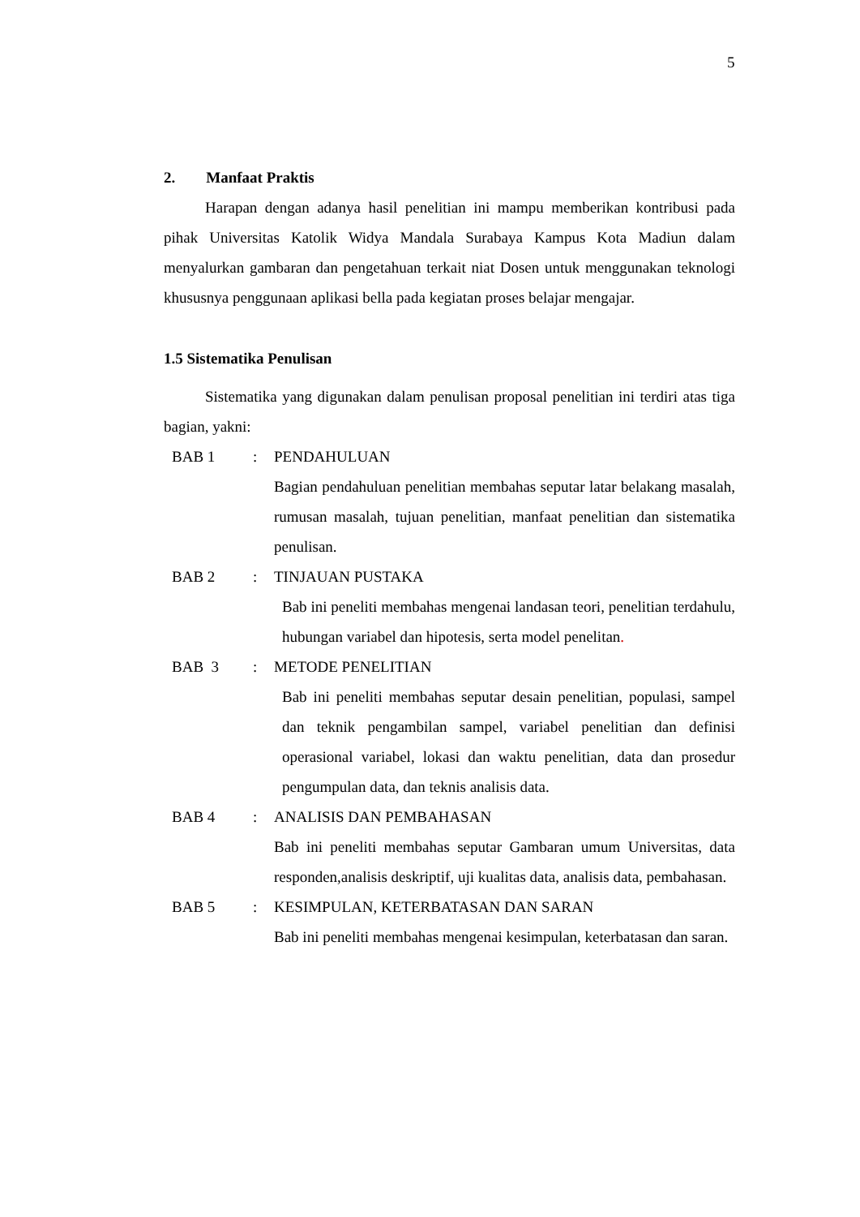5
2. Manfaat Praktis
Harapan dengan adanya hasil penelitian ini mampu memberikan kontribusi pada pihak Universitas Katolik Widya Mandala Surabaya Kampus Kota Madiun dalam menyalurkan gambaran dan pengetahuan terkait niat Dosen untuk menggunakan teknologi khususnya penggunaan aplikasi bella pada kegiatan proses belajar mengajar.
1.5 Sistematika Penulisan
Sistematika yang digunakan dalam penulisan proposal penelitian ini terdiri atas tiga bagian, yakni:
BAB 1 : PENDAHULUAN
Bagian pendahuluan penelitian membahas seputar latar belakang masalah, rumusan masalah, tujuan penelitian, manfaat penelitian dan sistematika penulisan.
BAB 2 : TINJAUAN PUSTAKA
Bab ini peneliti membahas mengenai landasan teori, penelitian terdahulu, hubungan variabel dan hipotesis, serta model penelitan.
BAB 3 : METODE PENELITIAN
Bab ini peneliti membahas seputar desain penelitian, populasi, sampel dan teknik pengambilan sampel, variabel penelitian dan definisi operasional variabel, lokasi dan waktu penelitian, data dan prosedur pengumpulan data, dan teknis analisis data.
BAB 4 : ANALISIS DAN PEMBAHASAN
Bab ini peneliti membahas seputar Gambaran umum Universitas, data responden,analisis deskriptif, uji kualitas data, analisis data, pembahasan.
BAB 5 : KESIMPULAN, KETERBATASAN DAN SARAN
Bab ini peneliti membahas mengenai kesimpulan, keterbatasan dan saran.